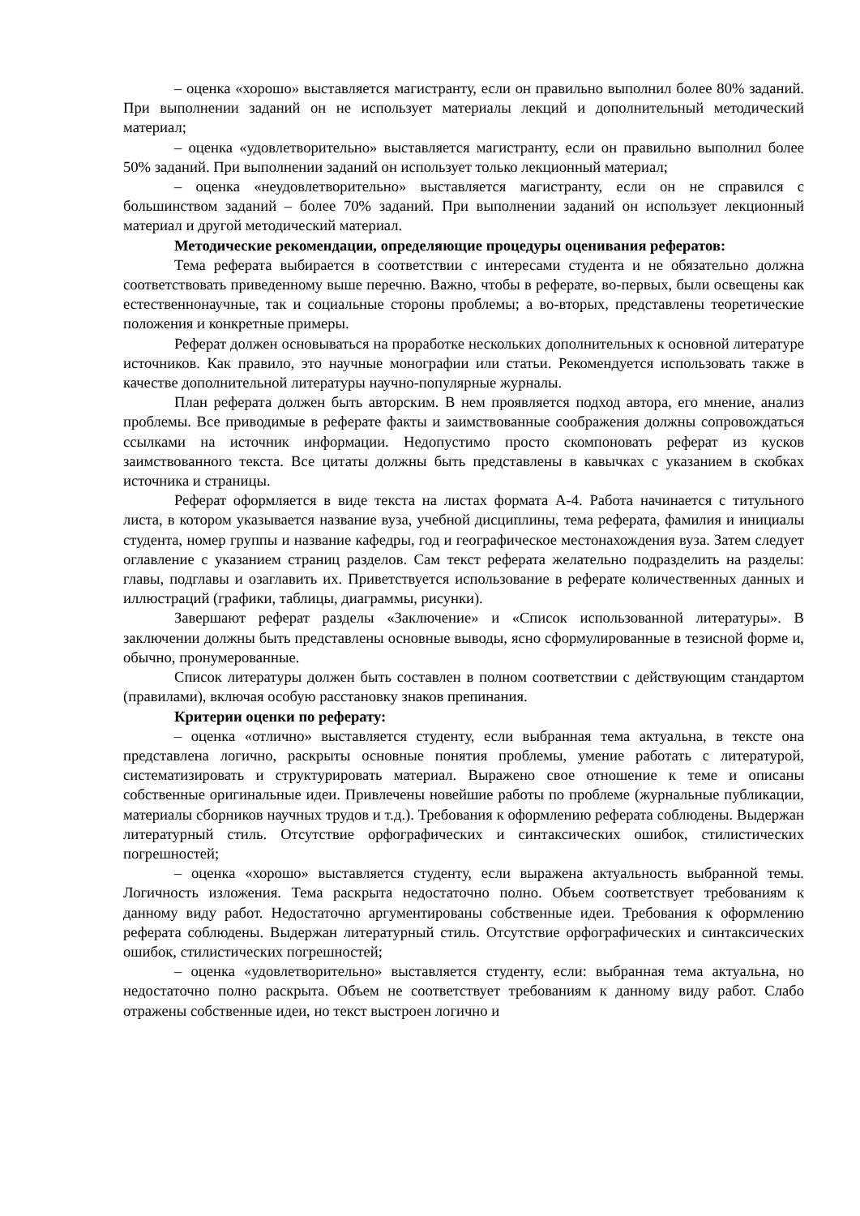– оценка «хорошо» выставляется магистранту, если он правильно выполнил более 80% заданий. При выполнении заданий он не использует материалы лекций и дополнительный методический материал;
– оценка «удовлетворительно» выставляется магистранту, если он правильно выполнил более 50% заданий. При выполнении заданий он использует только лекционный материал;
– оценка «неудовлетворительно» выставляется магистранту, если он не справился с большинством заданий – более 70% заданий. При выполнении заданий он использует лекционный материал и другой методический материал.
Методические рекомендации, определяющие процедуры оценивания рефератов:
Тема реферата выбирается в соответствии с интересами студента и не обязательно должна соответствовать приведенному выше перечню. Важно, чтобы в реферате, во-первых, были освещены как естественнонаучные, так и социальные стороны проблемы; а во-вторых, представлены теоретические положения и конкретные примеры.
Реферат должен основываться на проработке нескольких дополнительных к основной литературе источников. Как правило, это научные монографии или статьи. Рекомендуется использовать также в качестве дополнительной литературы научно-популярные журналы.
План реферата должен быть авторским. В нем проявляется подход автора, его мнение, анализ проблемы. Все приводимые в реферате факты и заимствованные соображения должны сопровождаться ссылками на источник информации. Недопустимо просто скомпоновать реферат из кусков заимствованного текста. Все цитаты должны быть представлены в кавычках с указанием в скобках источника и страницы.
Реферат оформляется в виде текста на листах формата А-4. Работа начинается с титульного листа, в котором указывается название вуза, учебной дисциплины, тема реферата, фамилия и инициалы студента, номер группы и название кафедры, год и географическое местонахождения вуза. Затем следует оглавление с указанием страниц разделов. Сам текст реферата желательно подразделить на разделы: главы, подглавы и озаглавить их. Приветствуется использование в реферате количественных данных и иллюстраций (графики, таблицы, диаграммы, рисунки).
Завершают реферат разделы «Заключение» и «Список использованной литературы». В заключении должны быть представлены основные выводы, ясно сформулированные в тезисной форме и, обычно, пронумерованные.
Список литературы должен быть составлен в полном соответствии с действующим стандартом (правилами), включая особую расстановку знаков препинания.
Критерии оценки по реферату:
– оценка «отлично» выставляется студенту, если выбранная тема актуальна, в тексте она представлена логично, раскрыты основные понятия проблемы, умение работать с литературой, систематизировать и структурировать материал. Выражено свое отношение к теме и описаны собственные оригинальные идеи. Привлечены новейшие работы по проблеме (журнальные публикации, материалы сборников научных трудов и т.д.). Требования к оформлению реферата соблюдены. Выдержан литературный стиль. Отсутствие орфографических и синтаксических ошибок, стилистических погрешностей;
– оценка «хорошо» выставляется студенту, если выражена актуальность выбранной темы. Логичность изложения. Тема раскрыта недостаточно полно. Объем соответствует требованиям к данному виду работ. Недостаточно аргументированы собственные идеи. Требования к оформлению реферата соблюдены. Выдержан литературный стиль. Отсутствие орфографических и синтаксических ошибок, стилистических погрешностей;
– оценка «удовлетворительно» выставляется студенту, если: выбранная тема актуальна, но недостаточно полно раскрыта. Объем не соответствует требованиям к данному виду работ. Слабо отражены собственные идеи, но текст выстроен логично и